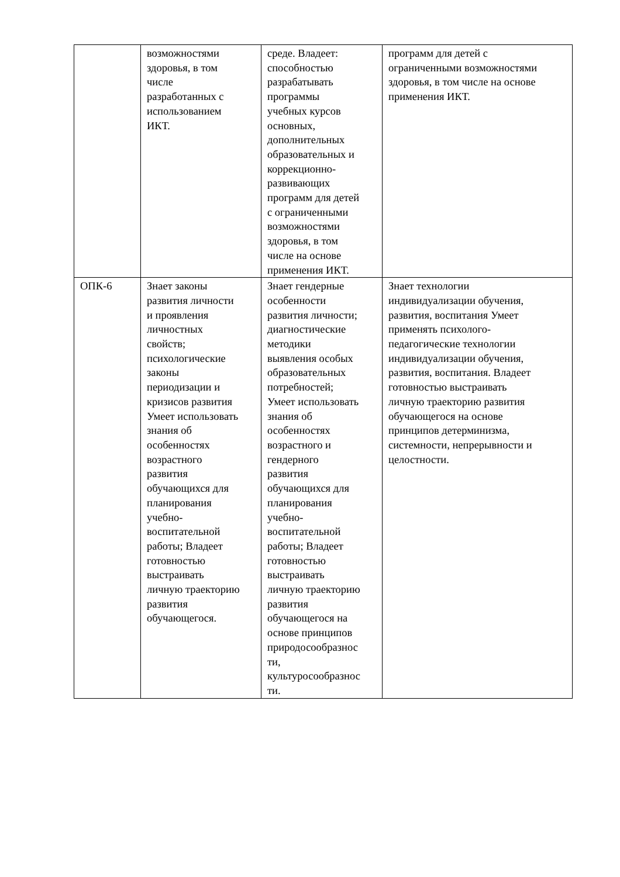| | возможностями здоровья, в том числе разработанных с использованием ИКТ. | среде. Владеет: способностью разрабатывать программы учебных курсов основных, дополнительных образовательных и коррекционно- развивающих программ для детей с ограниченными возможностями здоровья, в том числе на основе применения ИКТ. | программ для детей с ограниченными возможностями здоровья, в том числе на основе применения ИКТ. |
| ОПК-6 | Знает законы развития личности и проявления личностных свойств; психологические законы периодизации и кризисов развития Умеет использовать знания об особенностях возрастного развития обучающихся для планирования учебно- воспитательной работы; Владеет готовностью выстраивать личную траекторию развития обучающегося. | Знает гендерные особенности развития личности; диагностические методики выявления особых образовательных потребностей; Умеет использовать знания об особенностях возрастного и гендерного развития обучающихся для планирования учебно- воспитательной работы; Владеет готовностью выстраивать личную траекторию развития обучающегося на основе принципов природосообразнос ти, культуросообразнос ти. | Знает технологии индивидуализации обучения, развития, воспитания Умеет применять психолого- педагогические технологии индивидуализации обучения, развития, воспитания. Владеет готовностью выстраивать личную траекторию развития обучающегося на основе принципов детерминизма, системности, непрерывности и целостности. |